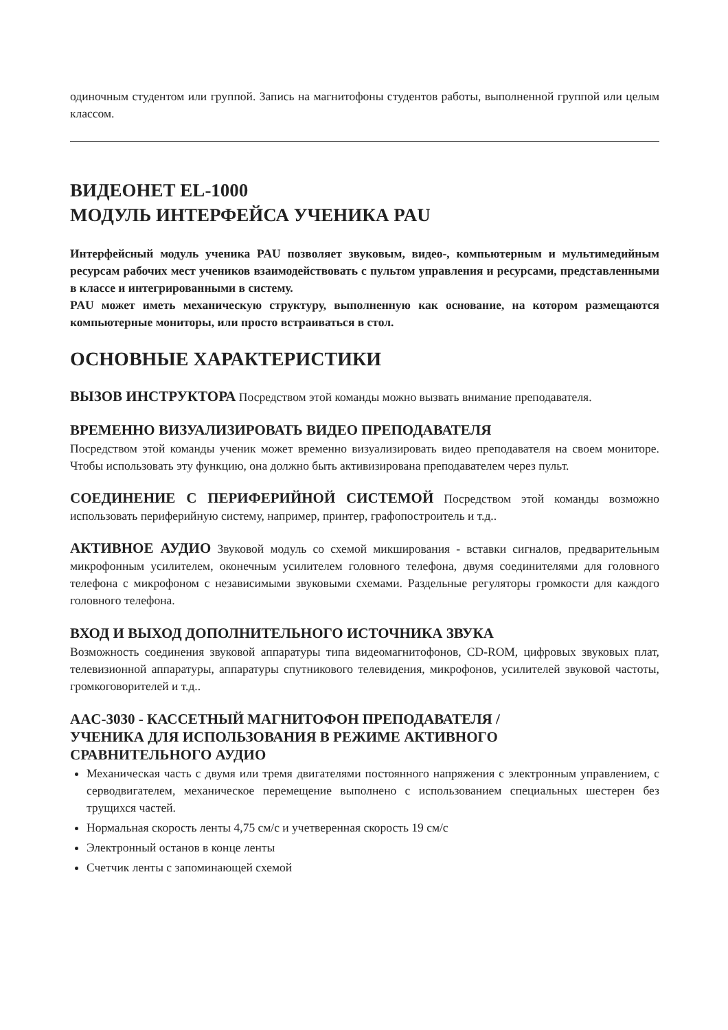одиночным студентом или группой. Запись на магнитофоны студентов работы, выполненной группой или целым классом.
ВИДЕОНЕТ EL-1000
МОДУЛЬ ИНТЕРФЕЙСА УЧЕНИКА PAU
Интерфейсный модуль ученика PAU позволяет звуковым, видео-, компьютерным и мультимедийным ресурсам рабочих мест учеников взаимодействовать с пультом управления и ресурсами, представленными в классе и интегрированными в систему.
PAU может иметь механическую структуру, выполненную как основание, на котором размещаются компьютерные мониторы, или просто встраиваться в стол.
ОСНОВНЫЕ ХАРАКТЕРИСТИКИ
ВЫЗОВ ИНСТРУКТОРА Посредством этой команды можно вызвать внимание преподавателя.
ВРЕМЕННО ВИЗУАЛИЗИРОВАТЬ ВИДЕО ПРЕПОДАВАТЕЛЯ
Посредством этой команды ученик может временно визуализировать видео преподавателя на своем мониторе. Чтобы использовать эту функцию, она должно быть активизирована преподавателем через пульт.
СОЕДИНЕНИЕ С ПЕРИФЕРИЙНОЙ СИСТЕМОЙ Посредством этой команды возможно использовать периферийную систему, например, принтер, графопостроитель и т.д..
АКТИВНОЕ АУДИО Звуковой модуль со схемой микширования - вставки сигналов, предварительным микрофонным усилителем, оконечным усилителем головного телефона, двумя соединителями для головного телефона с микрофоном с независимыми звуковыми схемами. Раздельные регуляторы громкости для каждого головного телефона.
ВХОД И ВЫХОД ДОПОЛНИТЕЛЬНОГО ИСТОЧНИКА ЗВУКА
Возможность соединения звуковой аппаратуры типа видеомагнитофонов, CD-ROM, цифровых звуковых плат, телевизионной аппаратуры, аппаратуры спутникового телевидения, микрофонов, усилителей звуковой частоты, громкоговорителей и т.д..
AAC-3030 - КАССЕТНЫЙ МАГНИТОФОН ПРЕПОДАВАТЕЛЯ /
УЧЕНИКА ДЛЯ ИСПОЛЬЗОВАНИЯ В РЕЖИМЕ АКТИВНОГО
СРАВНИТЕЛЬНОГО АУДИО
Механическая часть с двумя или тремя двигателями постоянного напряжения с электронным управлением, с серводвигателем, механическое перемещение выполнено с использованием специальных шестерен без трущихся частей.
Нормальная скорость ленты 4,75 см/с и учетверенная скорость 19 см/с
Электронный останов в конце ленты
Счетчик ленты с запоминающей схемой